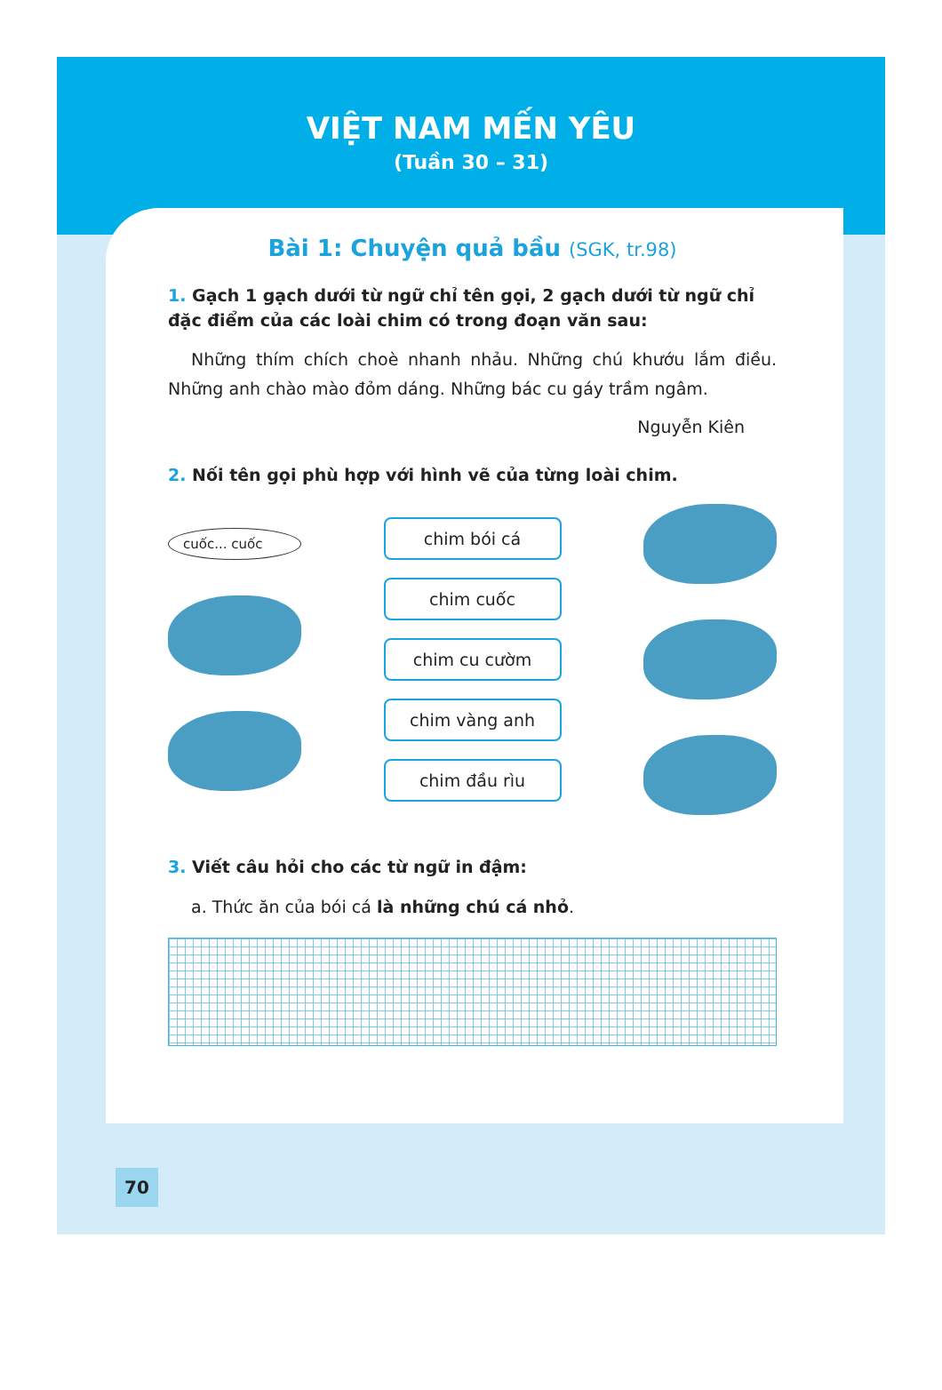VIỆT NAM MẾN YÊU
(Tuần 30 – 31)
Bài 1: Chuyện quả bầu (SGK, tr.98)
1. Gạch 1 gạch dưới từ ngữ chỉ tên gọi, 2 gạch dưới từ ngữ chỉ đặc điểm của các loài chim có trong đoạn văn sau:
Những thím chích choè nhanh nhảu. Những chú khướu lắm điều. Những anh chào mào đỏm dáng. Những bác cu gáy trầm ngâm.
Nguyễn Kiên
2. Nối tên gọi phù hợp với hình vẽ của từng loài chim.
cuốc... cuốc
chim bói cá
chim cuốc
chim cu cườm
chim vàng anh
chim đầu rìu
3. Viết câu hỏi cho các từ ngữ in đậm:
a. Thức ăn của bói cá là những chú cá nhỏ.
70